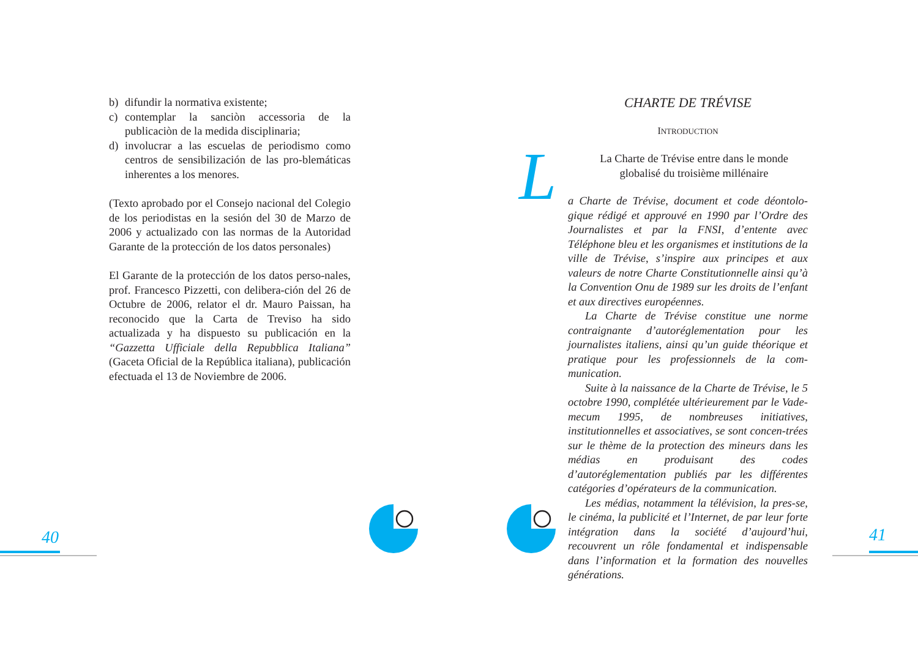b) difundir la normativa existente;
c) contemplar la sanciòn accessoria de la publicaciòn de la medida disciplinaria;
d) involucrar a las escuelas de periodismo como centros de sensibilización de las pro-blemáticas inherentes a los menores.
(Texto aprobado por el Consejo nacional del Colegio de los periodistas en la sesión del 30 de Marzo de 2006 y actualizado con las normas de la Autoridad Garante de la protección de los datos personales)
El Garante de la protección de los datos perso-nales, prof. Francesco Pizzetti, con delibera-ción del 26 de Octubre de 2006, relator el dr. Mauro Paissan, ha reconocido que la Carta de Treviso ha sido actualizada y ha dispuesto su publicación en la “Gazzetta Ufficiale della Repubblica Italiana” (Gaceta Oficial de la República italiana), publicación efectuada el 13 de Noviembre de 2006.
CHARTE DE TRÉVISE
INTRODUCTION
L
La Charte de Trévise entre dans le monde globalisé du troisième millénaire
a Charte de Trévise, document et code déontolo-gique rédigé et approuvé en 1990 par l’Ordre des Journalistes et par la FNSI, d’entente avec Téléphone bleu et les organismes et institutions de la ville de Trévise, s’inspire aux principes et aux valeurs de notre Charte Constitutionnelle ainsi qu’à la Convention Onu de 1989 sur les droits de l’enfant et aux directives européennes.
La Charte de Trévise constitue une norme contraignante d’autoréglementation pour les journalistes italiens, ainsi qu’un guide théorique et pratique pour les professionnels de la com-munication.
Suite à la naissance de la Charte de Trévise, le 5 octobre 1990, complétée ultérieurement par le Vade-mecum 1995, de nombreuses initiatives, institutionnelles et associatives, se sont concen-trées sur le thème de la protection des mineurs dans les médias en produisant des codes d’autoréglementation publiés par les différentes catégories d’opérateurs de la communication.
Les médias, notamment la télévision, la pres-se, le cinéma, la publicité et l’Internet, de par leur forte intégration dans la société d’aujourd’hui, recouvrent un rôle fondamental et indispensable dans l’information et la formation des nouvelles générations.
40 41